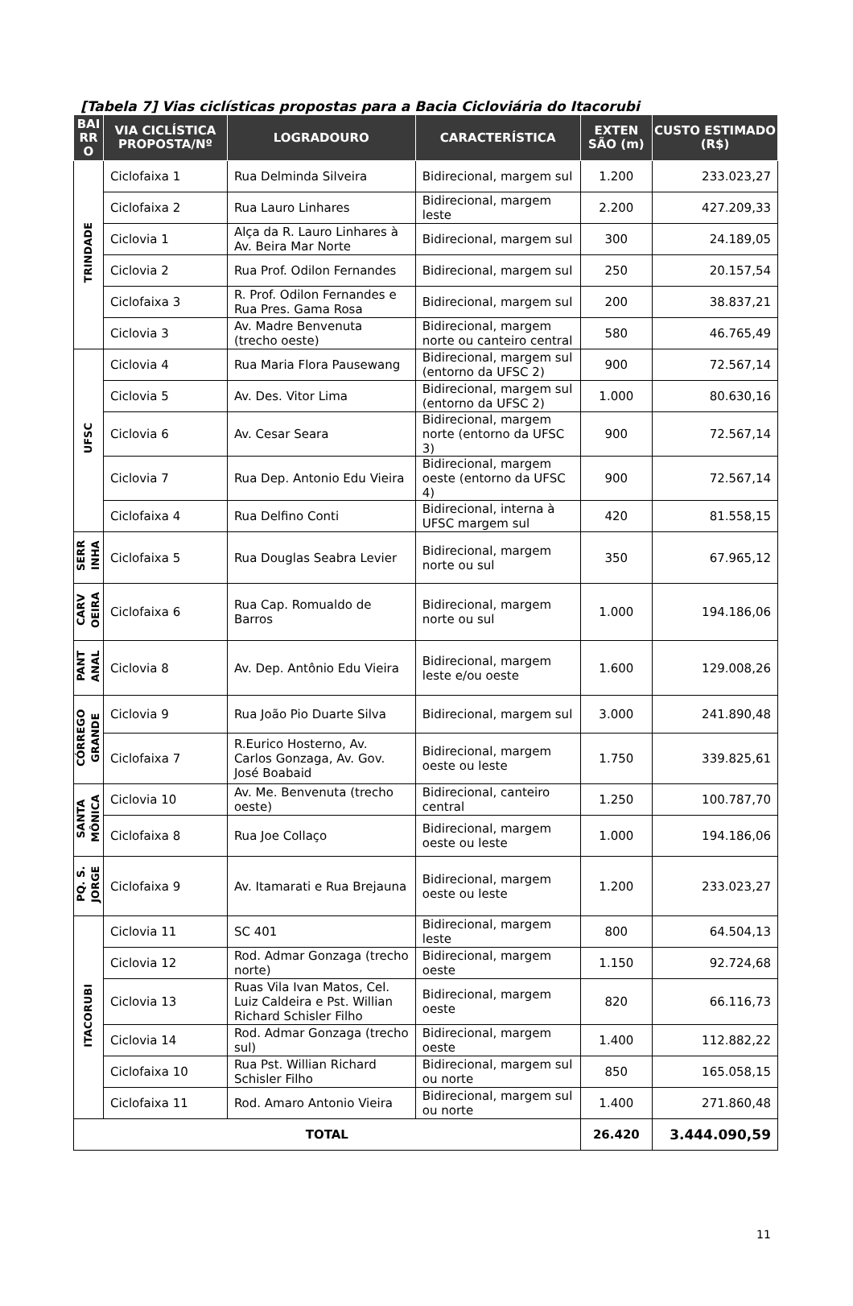[Tabela 7] Vias ciclísticas propostas para a Bacia Cicloviária do Itacorubi
| BAI RR O | VIA CICLÍSTICA PROPOSTA/Nº | LOGRADOURO | CARACTERÍSTICA | EXTEN SÃO (m) | CUSTO ESTIMADO (R$) |
| --- | --- | --- | --- | --- | --- |
| TRINDADE | Ciclofaixa 1 | Rua Delminda Silveira | Bidirecional, margem sul | 1.200 | 233.023,27 |
| | Ciclofaixa 2 | Rua Lauro Linhares | Bidirecional, margem leste | 2.200 | 427.209,33 |
| | Ciclovia 1 | Alça da R. Lauro Linhares à Av. Beira Mar Norte | Bidirecional, margem sul | 300 | 24.189,05 |
| | Ciclovia 2 | Rua Prof. Odilon Fernandes | Bidirecional, margem sul | 250 | 20.157,54 |
| | Ciclofaixa 3 | R. Prof. Odilon Fernandes e Rua Pres. Gama Rosa | Bidirecional, margem sul | 200 | 38.837,21 |
| | Ciclovia 3 | Av. Madre Benvenuta (trecho oeste) | Bidirecional, margem norte ou canteiro central | 580 | 46.765,49 |
| UFSC | Ciclovia 4 | Rua Maria Flora Pausewang | Bidirecional, margem sul (entorno da UFSC 2) | 900 | 72.567,14 |
| | Ciclovia 5 | Av. Des. Vitor Lima | Bidirecional, margem sul (entorno da UFSC 2) | 1.000 | 80.630,16 |
| | Ciclovia 6 | Av. Cesar Seara | Bidirecional, margem norte (entorno da UFSC 3) | 900 | 72.567,14 |
| | Ciclovia 7 | Rua Dep. Antonio Edu Vieira | Bidirecional, margem oeste (entorno da UFSC 4) | 900 | 72.567,14 |
| | Ciclofaixa 4 | Rua Delfino Conti | Bidirecional, interna à UFSC margem sul | 420 | 81.558,15 |
| SERR INHA | Ciclofaixa 5 | Rua Douglas Seabra Levier | Bidirecional, margem norte ou sul | 350 | 67.965,12 |
| CARV OEIRA | Ciclofaixa 6 | Rua Cap. Romualdo de Barros | Bidirecional, margem norte ou sul | 1.000 | 194.186,06 |
| PANT ANAL | Ciclovia 8 | Av. Dep. Antônio Edu Vieira | Bidirecional, margem leste e/ou oeste | 1.600 | 129.008,26 |
| CÓRREGO GRANDE | Ciclovia 9 | Rua João Pio Duarte Silva | Bidirecional, margem sul | 3.000 | 241.890,48 |
| | Ciclofaixa 7 | R.Eurico Hosterno, Av. Carlos Gonzaga, Av. Gov. José Boabaid | Bidirecional, margem oeste ou leste | 1.750 | 339.825,61 |
| SANTA MÔNICA | Ciclovia 10 | Av. Me. Benvenuta (trecho oeste) | Bidirecional, canteiro central | 1.250 | 100.787,70 |
| | Ciclofaixa 8 | Rua Joe Collaço | Bidirecional, margem oeste ou leste | 1.000 | 194.186,06 |
| PQ. S. JORGE | Ciclofaixa 9 | Av. Itamarati e Rua Brejauna | Bidirecional, margem oeste ou leste | 1.200 | 233.023,27 |
| ITACORUBI | Ciclovia 11 | SC 401 | Bidirecional, margem leste | 800 | 64.504,13 |
| | Ciclovia 12 | Rod. Admar Gonzaga (trecho norte) | Bidirecional, margem oeste | 1.150 | 92.724,68 |
| | Ciclovia 13 | Ruas Vila Ivan Matos, Cel. Luiz Caldeira e Pst. Willian Richard Schisler Filho | Bidirecional, margem oeste | 820 | 66.116,73 |
| | Ciclovia 14 | Rod. Admar Gonzaga (trecho sul) | Bidirecional, margem oeste | 1.400 | 112.882,22 |
| | Ciclofaixa 10 | Rua Pst. Willian Richard Schisler Filho | Bidirecional, margem sul ou norte | 850 | 165.058,15 |
| | Ciclofaixa 11 | Rod. Amaro Antonio Vieira | Bidirecional, margem sul ou norte | 1.400 | 271.860,48 |
| TOTAL | | | | 26.420 | 3.444.090,59 |
11